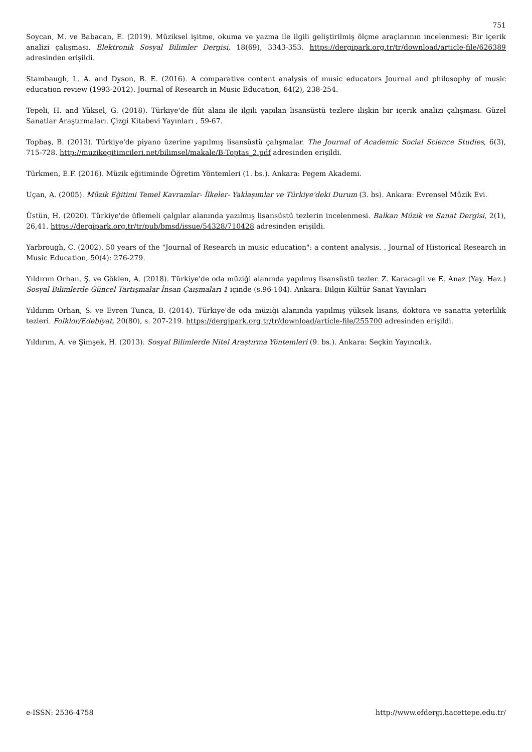751
Soycan, M. ve Babacan, E. (2019). Müziksel işitme, okuma ve yazma ile ilgili geliştirilmiş ölçme araçlarının incelenmesi: Bir içerik analizi çalışması. Elektronik Sosyal Bilimler Dergisi, 18(69), 3343-353. https://dergipark.org.tr/tr/download/article-file/626389 adresinden erişildi.
Stambaugh, L. A. and Dyson, B. E. (2016). A comparative content analysis of music educators Journal and philosophy of music education review (1993-2012). Journal of Research in Music Education, 64(2), 238-254.
Tepeli, H. and Yüksel, G. (2018). Türkiye'de flüt alanı ile ilgili yapılan lisansüstü tezlere ilişkin bir içerik analizi çalışması. Güzel Sanatlar Araştırmaları. Çizgi Kitabevi Yayınları , 59-67.
Topbaş, B. (2013). Türkiye'de piyano üzerine yapılmış lisansüstü çalışmalar. The Journal of Academic Social Science Studies, 6(3), 715-728. http://muzikegitimcileri.net/bilimsel/makale/B-Toptas_2.pdf adresinden erişildi.
Türkmen, E.F. (2016). Müzik eğitiminde Öğretim Yöntemleri (1. bs.). Ankara: Pegem Akademi.
Uçan, A. (2005). Müzik Eğitimi Temel Kavramlar- İlkeler- Yaklaşımlar ve Türkiye'deki Durum (3. bs). Ankara: Evrensel Müzik Evi.
Üstün, H. (2020). Türkiye'de üflemeli çalgılar alanında yazılmış lisansüstü tezlerin incelenmesi. Balkan Müzik ve Sanat Dergisi, 2(1), 26,41. https://dergipark.org.tr/tr/pub/bmsd/issue/54328/710428 adresinden erişildi.
Yarbrough, C. (2002). 50 years of the "Journal of Research in music education": a content analysis. . Journal of Historical Research in Music Education, 50(4): 276-279.
Yıldırım Orhan, Ş. ve Göklen, A. (2018). Türkiye'de oda müziği alanında yapılmış lisansüstü tezler. Z. Karacagil ve E. Anaz (Yay. Haz.) Sosyal Bilimlerde Güncel Tartışmalar İnsan Çaışmaları 1 içinde (s.96-104). Ankara: Bilgin Kültür Sanat Yayınları
Yıldırım Orhan, Ş. ve Evren Tunca, B. (2014). Türkiye'de oda müziği alanında yapılmış yüksek lisans, doktora ve sanatta yeterlilik tezleri. Folklor/Edebiyat, 20(80), s. 207-219. https://dergipark.org.tr/tr/download/article-file/255700 adresinden erişildi.
Yıldırım, A. ve Şimşek, H. (2013). Sosyal Bilimlerde Nitel Araştırma Yöntemleri (9. bs.). Ankara: Seçkin Yayıncılık.
e-ISSN: 2536-4758 http://www.efdergi.hacettepe.edu.tr/